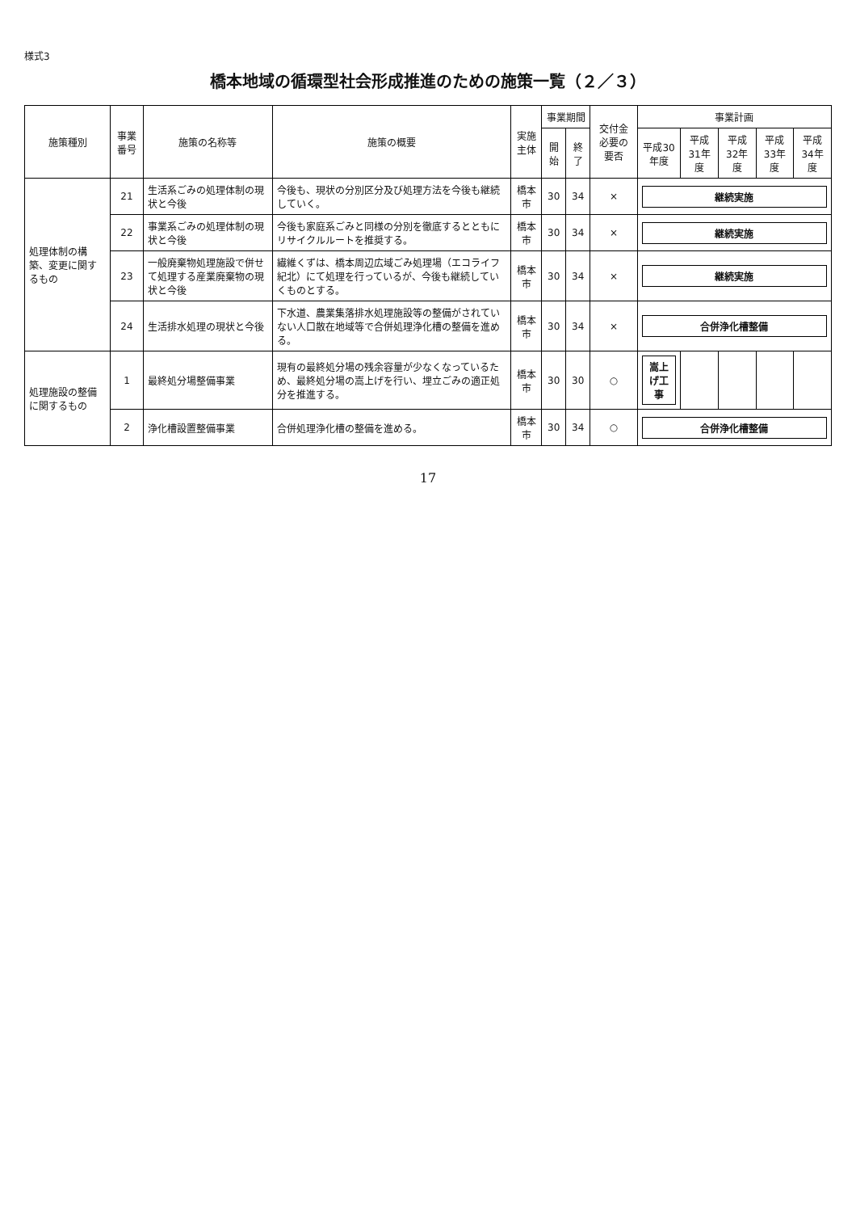様式3
橋本地域の循環型社会形成推進のための施策一覧（２／３）
| 施策種別 | 事業番号 | 施策の名称等 | 施策の概要 | 実施主体 | 事業期間 | | 交付金必要の要否 | 事業計画 | | | | |
| --- | --- | --- | --- | --- | --- | --- | --- | --- | --- | --- | --- | --- |
| | | | | | 開始 | 終了 | | 平成30年度 | 平成31年度 | 平成32年度 | 平成33年度 | 平成34年度 |
| 処理体制の構築、変更に関するもの | 21 | 生活系ごみの処理体制の現状と今後 | 今後も、現状の分別区分及び処理方法を今後も継続していく。 | 橋本市 | 30 | 34 | × | 継続実施 | | | | |
| | 22 | 事業系ごみの処理体制の現状と今後 | 今後も家庭系ごみと同様の分別を徹底するとともにリサイクルルートを推奨する。 | 橋本市 | 30 | 34 | × | 継続実施 | | | | |
| | 23 | 一般廃棄物処理施設で併せて処理する産業廃棄物の現状と今後 | 繊維くずは、橋本周辺広域ごみ処理場（エコライフ紀北）にて処理を行っているが、今後も継続していくものとする。 | 橋本市 | 30 | 34 | × | 継続実施 | | | | |
| | 24 | 生活排水処理の現状と今後 | 下水道、農業集落排水処理施設等の整備がされていない人口散在地域等で合併処理浄化槽の整備を進める。 | 橋本市 | 30 | 34 | × | 合併浄化槽整備 | | | | |
| 処理施設の整備に関するもの | 1 | 最終処分場整備事業 | 現有の最終処分場の残余容量が少なくなっているため、最終処分場の嵩上げを行い、埋立ごみの適正処分を推進する。 | 橋本市 | 30 | 30 | ○ | 嵩上げ工事 | | | | |
| | 2 | 浄化槽設置整備事業 | 合併処理浄化槽の整備を進める。 | 橋本市 | 30 | 34 | ○ | 合併浄化槽整備 | | | | |
17